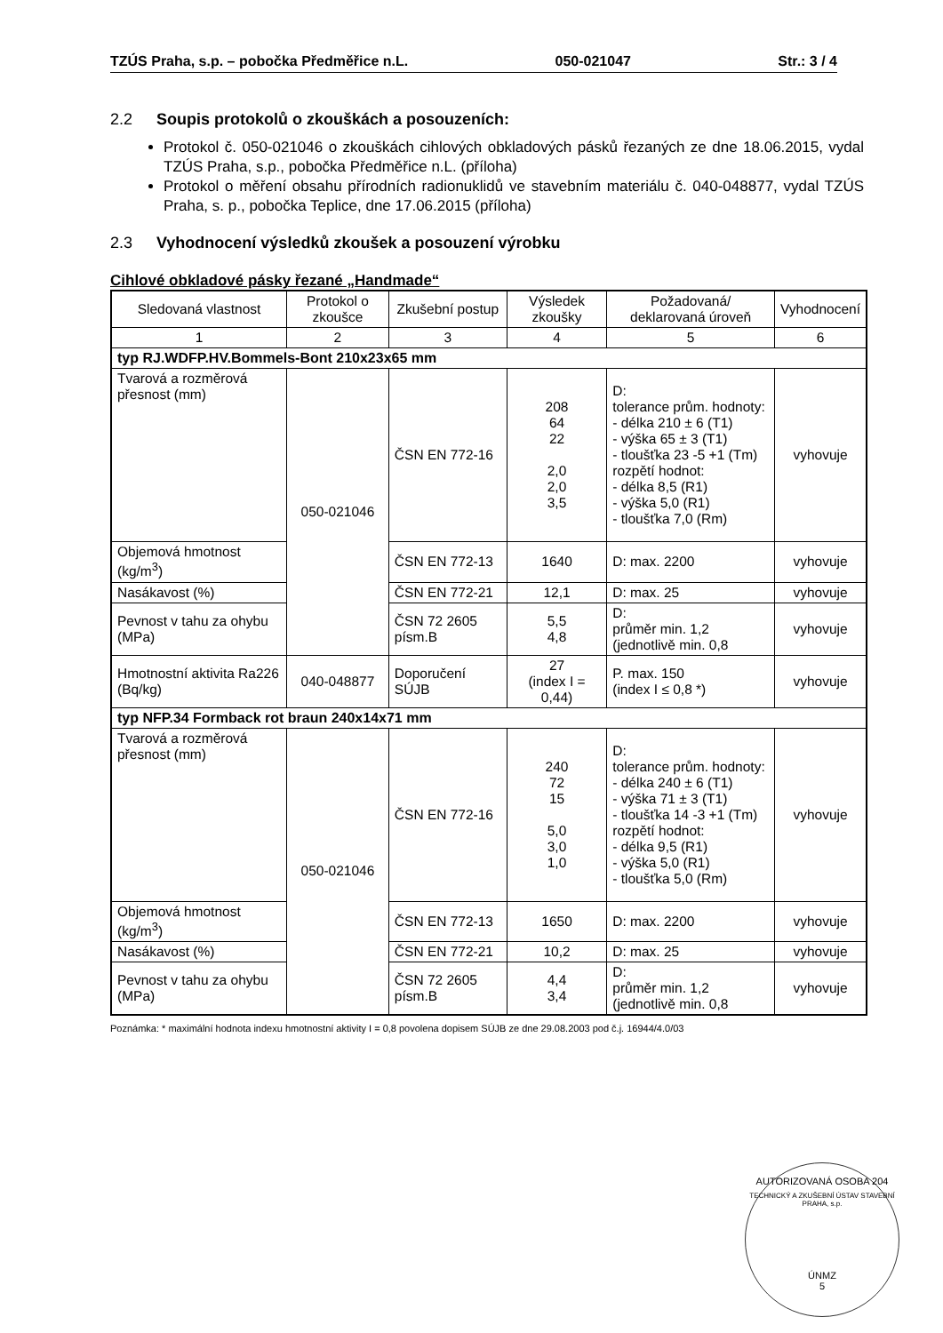TZÚS Praha, s.p. – pobočka Předměřice n.L. 050-021047 Str.: 3 / 4
2.2 Soupis protokolů o zkouškách a posouzeních:
Protokol č. 050-021046 o zkouškách cihlových obkladových pásků řezaných ze dne 18.06.2015, vydal TZÚS Praha, s.p., pobočka Předměřice n.L. (příloha)
Protokol o měření obsahu přírodních radionuklidů ve stavebním materiálu č. 040-048877, vydal TZÚS Praha, s. p., pobočka Teplice, dne 17.06.2015 (příloha)
2.3 Vyhodnocení výsledků zkoušek a posouzení výrobku
Cihlové obkladové pásky řezané „Handmade“
| Sledovaná vlastnost | Protokol o zkoušce | Zkušební postup | Výsledek zkoušky | Požadovaná/ deklarovaná úroveň | Vyhodnocení |
| --- | --- | --- | --- | --- | --- |
| 1 | 2 | 3 | 4 | 5 | 6 |
| typ RJ.WDFP.HV.Bommels-Bont 210x23x65 mm | | | | | |
| Tvarová a rozměrová přesnost (mm) | 050-021046 | ČSN EN 772-16 | 208 64 22 2,0 2,0 3,5 | D: tolerance prům. hodnoty: - délka 210 ± 6 (T1) - výška 65 ± 3 (T1) - tloušťka 23 -5 +1 (Tm) rozpětí hodnot: - délka 8,5 (R1) - výška 5,0 (R1) - tloušťka 7,0 (Rm) | vyhovuje |
| Objemová hmotnost (kg/m<sup>3</sup>) | | ČSN EN 772-13 | 1640 | D: max. 2200 | vyhovuje |
| Nasákavost (%) | | ČSN EN 772-21 | 12,1 | D: max. 25 | vyhovuje |
| Pevnost v tahu za ohybu (MPa) | | ČSN 72 2605 písm.B | 5,5 4,8 | D: průměr min. 1,2 (jednotlivě min. 0,8 | vyhovuje |
| Hmotnostní aktivita Ra226 (Bq/kg) | 040-048877 | Doporučení SÚJB | 27 (index I = 0,44) | P. max. 150 (index I ≤ 0,8 *) | vyhovuje |
| typ NFP.34 Formback rot braun 240x14x71 mm | | | | | |
| Tvarová a rozměrová přesnost (mm) | 050-021046 | ČSN EN 772-16 | 240 72 15 5,0 3,0 1,0 | D: tolerance prům. hodnoty: - délka 240 ± 6 (T1) - výška 71 ± 3 (T1) - tloušťka 14 -3 +1 (Tm) rozpětí hodnot: - délka 9,5 (R1) - výška 5,0 (R1) - tloušťka 5,0 (Rm) | vyhovuje |
| Objemová hmotnost (kg/m<sup>3</sup>) | | ČSN EN 772-13 | 1650 | D: max. 2200 | vyhovuje |
| Nasákavost (%) | | ČSN EN 772-21 | 10,2 | D: max. 25 | vyhovuje |
| Pevnost v tahu za ohybu (MPa) | | ČSN 72 2605 písm.B | 4,4 3,4 | D: průměr min. 1,2 (jednotlivě min. 0,8 | vyhovuje |
Poznámka: * maximální hodnota indexu hmotnostní aktivity I = 0,8 povolena dopisem SÚJB ze dne 29.08.2003 pod č.j. 16944/4.0/03
AUTORIZOVANÁ OSOBA 204
TECHNICKÝ A ZKUŠEBNÍ ÚSTAV STAVEBNÍ PRAHA, s.p.
ÚNMZ
5